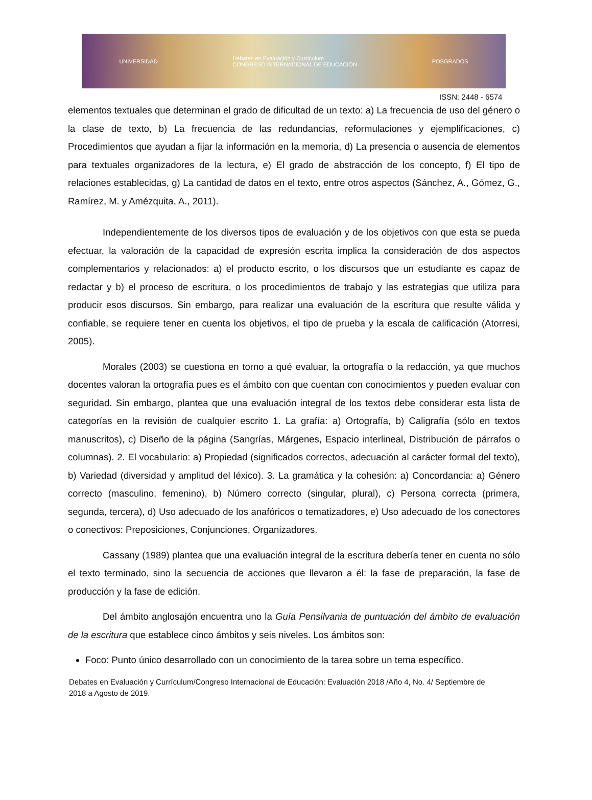UNIVERSIDAD Debates en Evaluación y Currículum
CONGRESO INTERNACIONAL DE EDUCACIÓN POSGRADOS
ISSN: 2448 - 6574
elementos textuales que determinan el grado de dificultad de un texto: a) La frecuencia de uso del género o la clase de texto, b) La frecuencia de las redundancias, reformulaciones y ejemplificaciones, c) Procedimientos que ayudan a fijar la información en la memoria, d) La presencia o ausencia de elementos para textuales organizadores de la lectura, e) El grado de abstracción de los concepto, f) El tipo de relaciones establecidas, g) La cantidad de datos en el texto, entre otros aspectos (Sánchez, A., Gómez, G., Ramírez, M. y Amézquita, A., 2011).
Independientemente de los diversos tipos de evaluación y de los objetivos con que esta se pueda efectuar, la valoración de la capacidad de expresión escrita implica la consideración de dos aspectos complementarios y relacionados: a) el producto escrito, o los discursos que un estudiante es capaz de redactar y b) el proceso de escritura, o los procedimientos de trabajo y las estrategias que utiliza para producir esos discursos. Sin embargo, para realizar una evaluación de la escritura que resulte válida y confiable, se requiere tener en cuenta los objetivos, el tipo de prueba y la escala de calificación (Atorresi, 2005).
Morales (2003) se cuestiona en torno a qué evaluar, la ortografía o la redacción, ya que muchos docentes valoran la ortografía pues es el ámbito con que cuentan con conocimientos y pueden evaluar con seguridad. Sin embargo, plantea que una evaluación integral de los textos debe considerar esta lista de categorías en la revisión de cualquier escrito 1. La grafía: a) Ortografía, b) Caligrafía (sólo en textos manuscritos), c) Diseño de la página (Sangrías, Márgenes, Espacio interlineal, Distribución de párrafos o columnas). 2. El vocabulario: a) Propiedad (significados correctos, adecuación al carácter formal del texto), b) Variedad (diversidad y amplitud del léxico). 3. La gramática y la cohesión: a) Concordancia: a) Género correcto (masculino, femenino), b) Número correcto (singular, plural), c) Persona correcta (primera, segunda, tercera), d) Uso adecuado de los anafóricos o tematizadores, e) Uso adecuado de los conectores o conectivos: Preposiciones, Conjunciones, Organizadores.
Cassany (1989) plantea que una evaluación integral de la escritura debería tener en cuenta no sólo el texto terminado, sino la secuencia de acciones que llevaron a él: la fase de preparación, la fase de producción y la fase de edición.
Del ámbito anglosajón encuentra uno la Guía Pensilvania de puntuación del ámbito de evaluación de la escritura que establece cinco ámbitos y seis niveles. Los ámbitos son:
Foco: Punto único desarrollado con un conocimiento de la tarea sobre un tema específico.
Debates en Evaluación y Currículum/Congreso Internacional de Educación: Evaluación 2018 /Año 4, No. 4/ Septiembre de 2018 a Agosto de 2019.